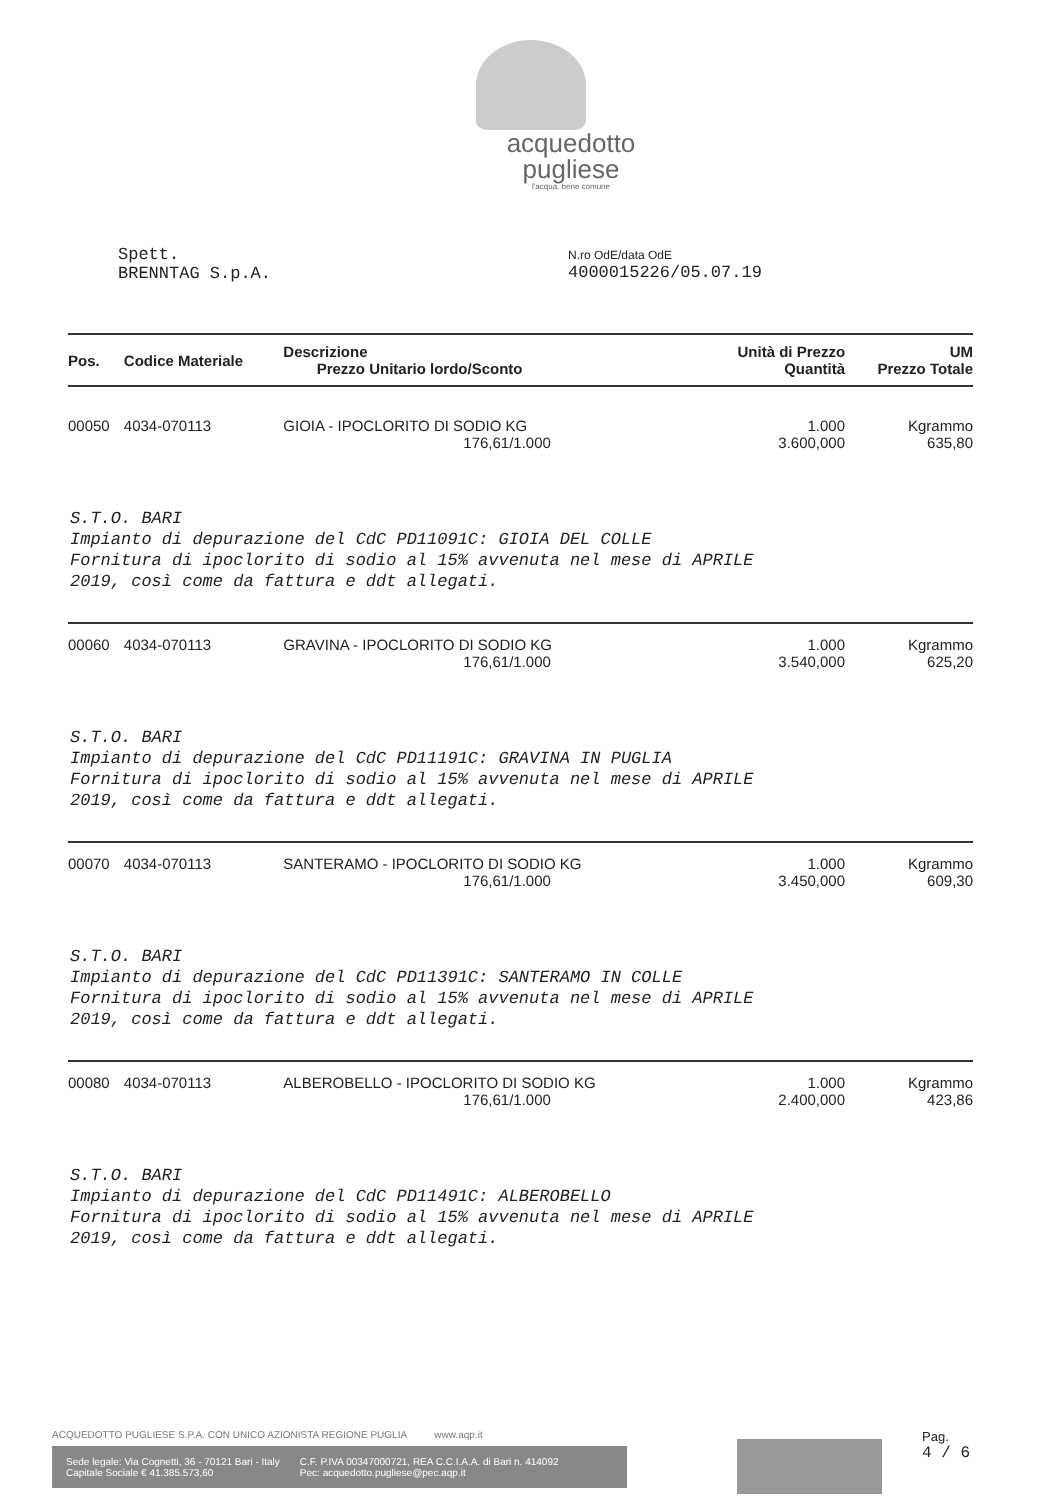acquedotto
pugliese
l'acqua, bene comune
Spett.
BRENNTAG S.p.A.
N.ro OdE/data OdE
4000015226/05.07.19
| Pos. | Codice Materiale | Descrizione Prezzo Unitario lordo/Sconto | Unità di Prezzo Quantità | UM Prezzo Totale |
| --- | --- | --- | --- | --- |
| 00050 | 4034-070113 | GIOIA - IPOCLORITO DI SODIO KG 176,61/1.000 | 1.000 3.600,000 | Kgrammo 635,80 |
| S.T.O. BARI Impianto di depurazione del CdC PD11091C: GIOIA DEL COLLE Fornitura di ipoclorito di sodio al 15% avvenuta nel mese di APRILE 2019, così come da fattura e ddt allegati. | | | | |
| 00060 | 4034-070113 | GRAVINA - IPOCLORITO DI SODIO KG 176,61/1.000 | 1.000 3.540,000 | Kgrammo 625,20 |
| S.T.O. BARI Impianto di depurazione del CdC PD11191C: GRAVINA IN PUGLIA Fornitura di ipoclorito di sodio al 15% avvenuta nel mese di APRILE 2019, così come da fattura e ddt allegati. | | | | |
| 00070 | 4034-070113 | SANTERAMO - IPOCLORITO DI SODIO KG 176,61/1.000 | 1.000 3.450,000 | Kgrammo 609,30 |
| S.T.O. BARI Impianto di depurazione del CdC PD11391C: SANTERAMO IN COLLE Fornitura di ipoclorito di sodio al 15% avvenuta nel mese di APRILE 2019, così come da fattura e ddt allegati. | | | | |
| 00080 | 4034-070113 | ALBEROBELLO - IPOCLORITO DI SODIO KG 176,61/1.000 | 1.000 2.400,000 | Kgrammo 423,86 |
| S.T.O. BARI Impianto di depurazione del CdC PD11491C: ALBEROBELLO Fornitura di ipoclorito di sodio al 15% avvenuta nel mese di APRILE 2019, così come da fattura e ddt allegati. | | | | |
ACQUEDOTTO PUGLIESE S.P.A. CON UNICO AZIONISTA REGIONE PUGLIA www.aqp.it
Sede legale: Via Cognetti, 36 - 70121 Bari - Italy
Capitale Sociale € 41.385.573,60 C.F. P.IVA 00347000721, REA C.C.I.A.A. di Bari n. 414092
Pec: acquedotto.pugliese@pec.aqp.it
Pag.
4 / 6